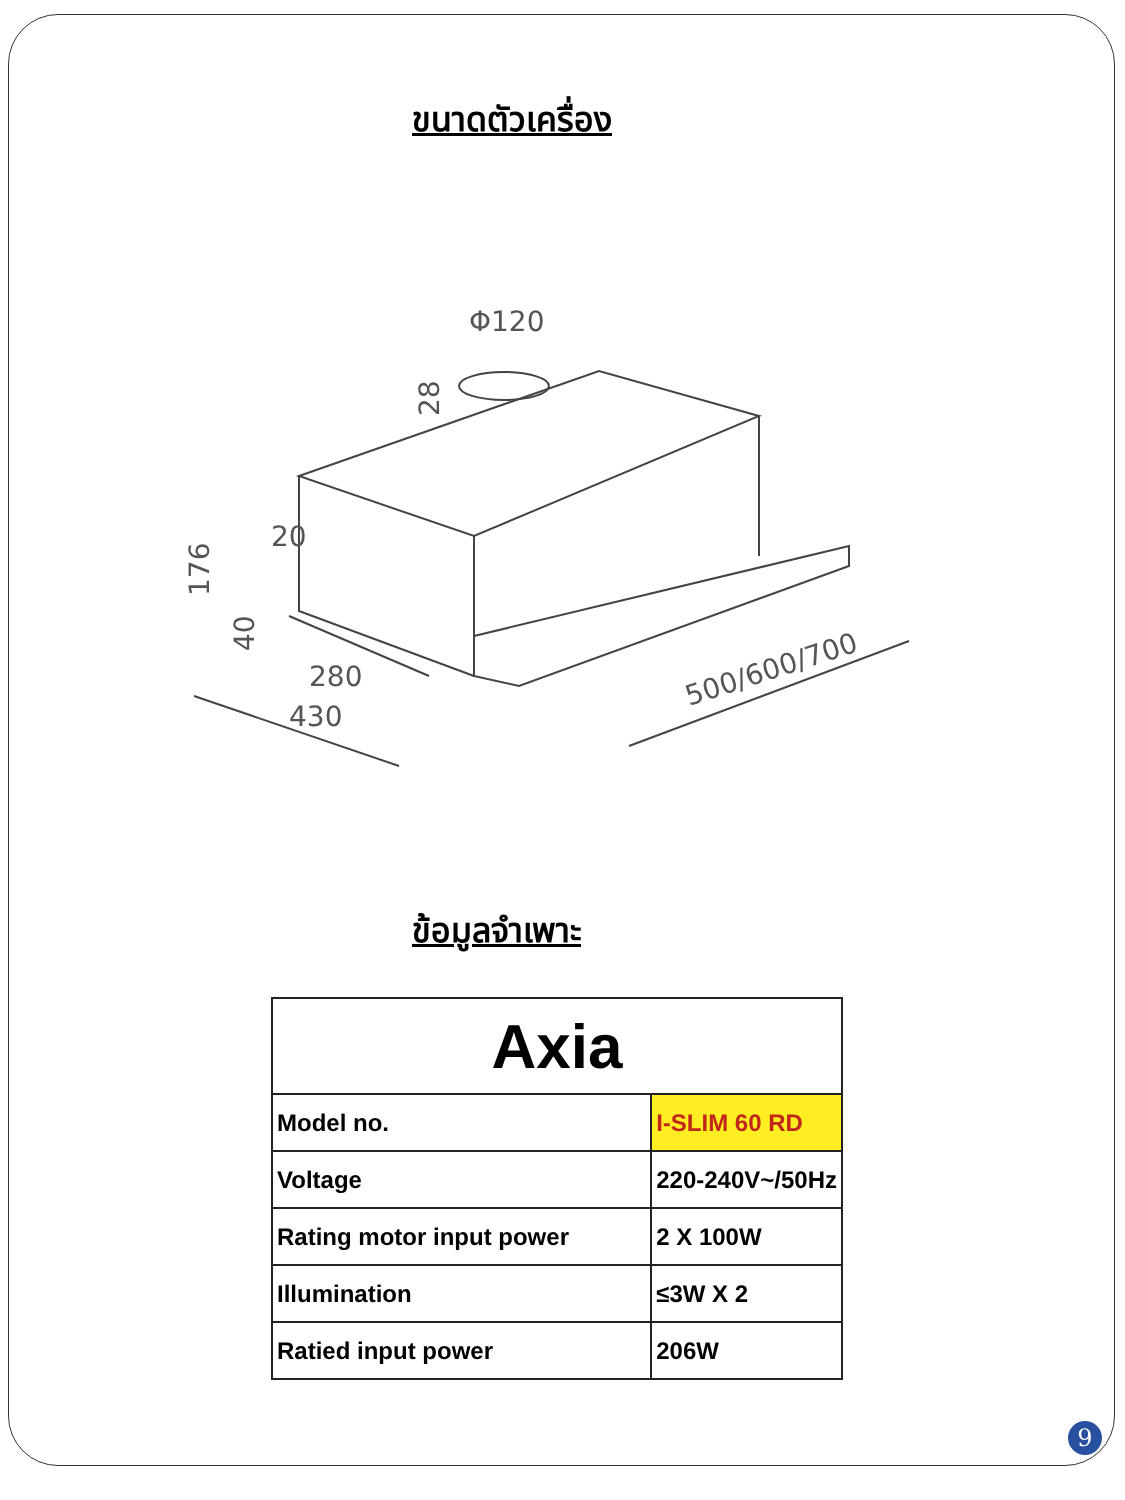ขนาดตัวเครื่อง
Φ120
20
280
430
500/600/700
176
28
40
ข้อมูลจำเพาะ
| Axia | |
| Model no. | I-SLIM 60 RD |
| Voltage | 220-240V~/50Hz |
| Rating motor input power | 2 X 100W |
| Illumination | ≤3W X 2 |
| Ratied input power | 206W |
9